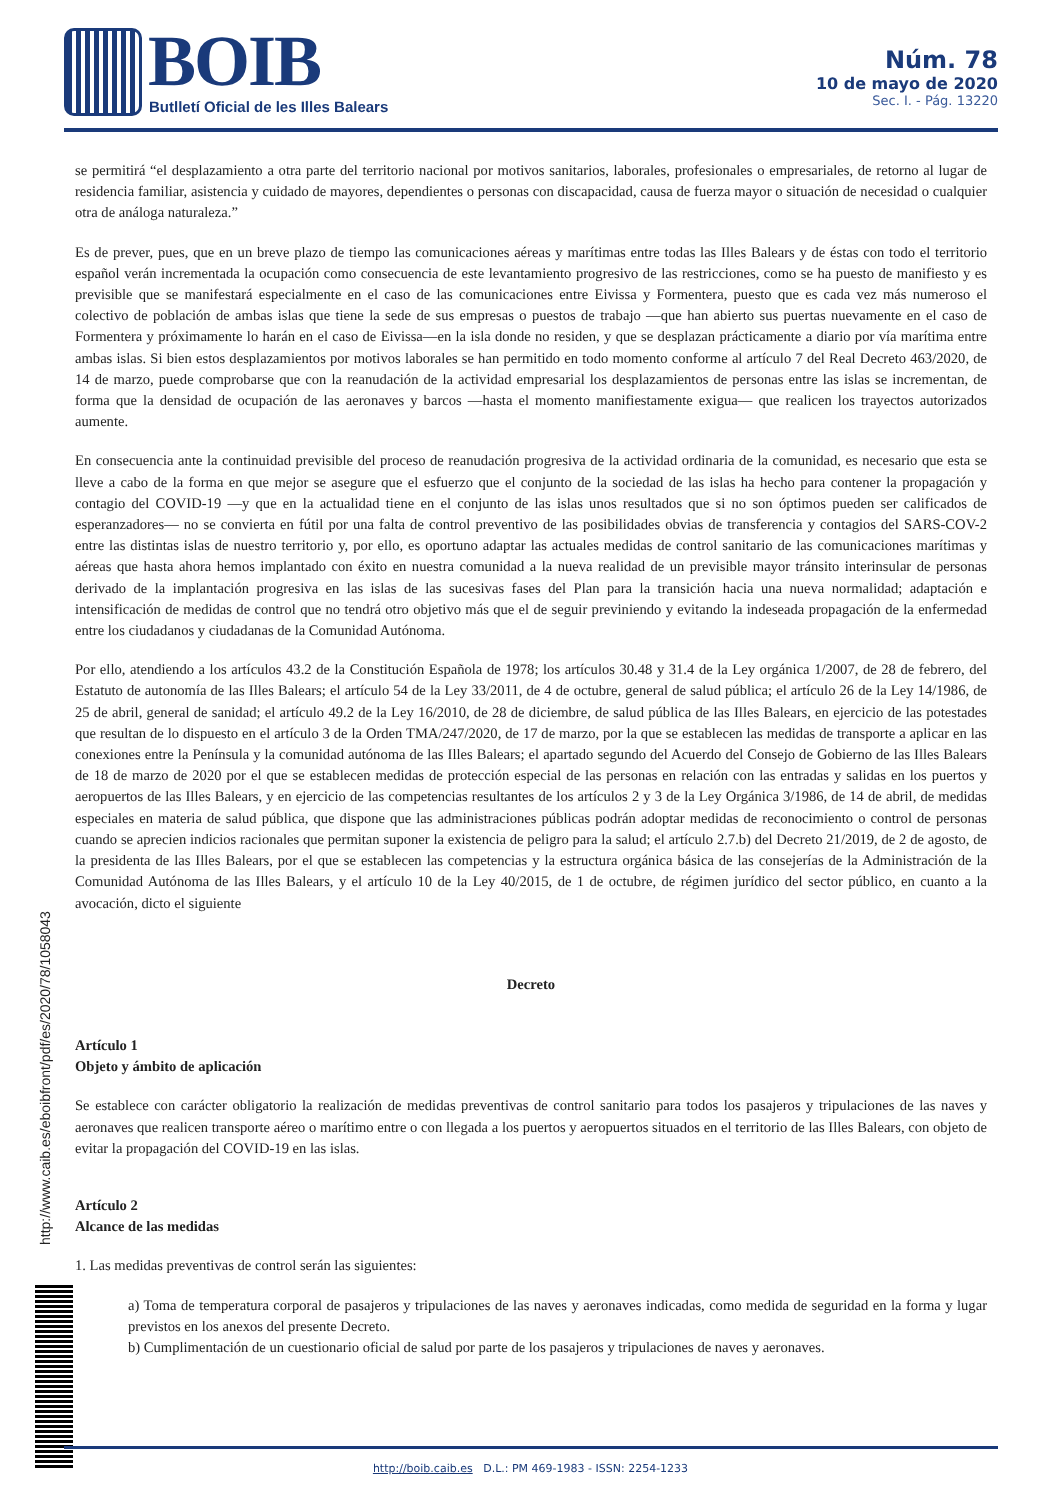BOIB
Butlletí Oficial de les Illes Balears
Núm. 78
10 de mayo de 2020
Sec. I. - Pág. 13220
se permitirá “el desplazamiento a otra parte del territorio nacional por motivos sanitarios, laborales, profesionales o empresariales, de retorno al lugar de residencia familiar, asistencia y cuidado de mayores, dependientes o personas con discapacidad, causa de fuerza mayor o situación de necesidad o cualquier otra de análoga naturaleza.”
Es de prever, pues, que en un breve plazo de tiempo las comunicaciones aéreas y marítimas entre todas las Illes Balears y de éstas con todo el territorio español verán incrementada la ocupación como consecuencia de este levantamiento progresivo de las restricciones, como se ha puesto de manifiesto y es previsible que se manifestará especialmente en el caso de las comunicaciones entre Eivissa y Formentera, puesto que es cada vez más numeroso el colectivo de población de ambas islas que tiene la sede de sus empresas o puestos de trabajo —que han abierto sus puertas nuevamente en el caso de Formentera y próximamente lo harán en el caso de Eivissa—en la isla donde no residen, y que se desplazan prácticamente a diario por vía marítima entre ambas islas. Si bien estos desplazamientos por motivos laborales se han permitido en todo momento conforme al artículo 7 del Real Decreto 463/2020, de 14 de marzo, puede comprobarse que con la reanudación de la actividad empresarial los desplazamientos de personas entre las islas se incrementan, de forma que la densidad de ocupación de las aeronaves y barcos —hasta el momento manifiestamente exigua— que realicen los trayectos autorizados aumente.
En consecuencia ante la continuidad previsible del proceso de reanudación progresiva de la actividad ordinaria de la comunidad, es necesario que esta se lleve a cabo de la forma en que mejor se asegure que el esfuerzo que el conjunto de la sociedad de las islas ha hecho para contener la propagación y contagio del COVID-19 —y que en la actualidad tiene en el conjunto de las islas unos resultados que si no son óptimos pueden ser calificados de esperanzadores— no se convierta en fútil por una falta de control preventivo de las posibilidades obvias de transferencia y contagios del SARS-COV-2 entre las distintas islas de nuestro territorio y, por ello, es oportuno adaptar las actuales medidas de control sanitario de las comunicaciones marítimas y aéreas que hasta ahora hemos implantado con éxito en nuestra comunidad a la nueva realidad de un previsible mayor tránsito interinsular de personas derivado de la implantación progresiva en las islas de las sucesivas fases del Plan para la transición hacia una nueva normalidad; adaptación e intensificación de medidas de control que no tendrá otro objetivo más que el de seguir previniendo y evitando la indeseada propagación de la enfermedad entre los ciudadanos y ciudadanas de la Comunidad Autónoma.
Por ello, atendiendo a los artículos 43.2 de la Constitución Española de 1978; los artículos 30.48 y 31.4 de la Ley orgánica 1/2007, de 28 de febrero, del Estatuto de autonomía de las Illes Balears; el artículo 54 de la Ley 33/2011, de 4 de octubre, general de salud pública; el artículo 26 de la Ley 14/1986, de 25 de abril, general de sanidad; el artículo 49.2 de la Ley 16/2010, de 28 de diciembre, de salud pública de las Illes Balears, en ejercicio de las potestades que resultan de lo dispuesto en el artículo 3 de la Orden TMA/247/2020, de 17 de marzo, por la que se establecen las medidas de transporte a aplicar en las conexiones entre la Península y la comunidad autónoma de las Illes Balears; el apartado segundo del Acuerdo del Consejo de Gobierno de las Illes Balears de 18 de marzo de 2020 por el que se establecen medidas de protección especial de las personas en relación con las entradas y salidas en los puertos y aeropuertos de las Illes Balears, y en ejercicio de las competencias resultantes de los artículos 2 y 3 de la Ley Orgánica 3/1986, de 14 de abril, de medidas especiales en materia de salud pública, que dispone que las administraciones públicas podrán adoptar medidas de reconocimiento o control de personas cuando se aprecien indicios racionales que permitan suponer la existencia de peligro para la salud; el artículo 2.7.b) del Decreto 21/2019, de 2 de agosto, de la presidenta de las Illes Balears, por el que se establecen las competencias y la estructura orgánica básica de las consejerías de la Administración de la Comunidad Autónoma de las Illes Balears, y el artículo 10 de la Ley 40/2015, de 1 de octubre, de régimen jurídico del sector público, en cuanto a la avocación, dicto el siguiente
Decreto
Artículo 1
Objeto y ámbito de aplicación
Se establece con carácter obligatorio la realización de medidas preventivas de control sanitario para todos los pasajeros y tripulaciones de las naves y aeronaves que realicen transporte aéreo o marítimo entre o con llegada a los puertos y aeropuertos situados en el territorio de las Illes Balears, con objeto de evitar la propagación del COVID-19 en las islas.
Artículo 2
Alcance de las medidas
1. Las medidas preventivas de control serán las siguientes:
a) Toma de temperatura corporal de pasajeros y tripulaciones de las naves y aeronaves indicadas, como medida de seguridad en la forma y lugar previstos en los anexos del presente Decreto.
b) Cumplimentación de un cuestionario oficial de salud por parte de los pasajeros y tripulaciones de naves y aeronaves.
http://www.caib.es/eboibfront/pdf/es/2020/78/1058043
http://boib.caib.es D.L.: PM 469-1983 - ISSN: 2254-1233